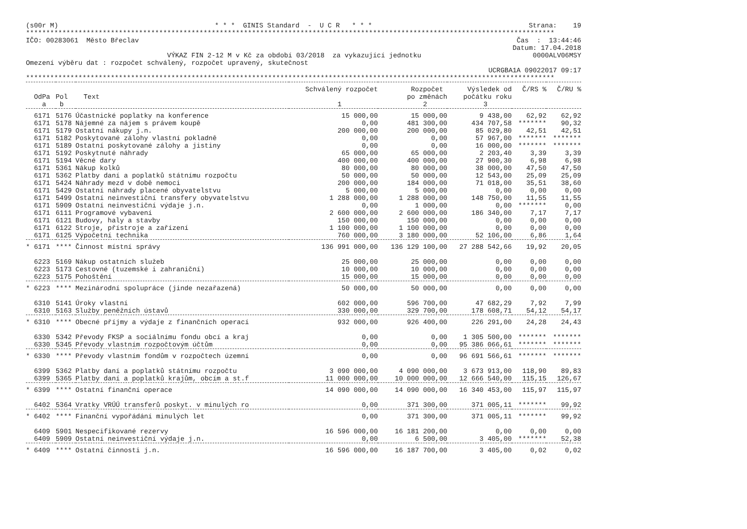(s00r M) * * * GINIS Standard - U C R * * * Strana: 19
***********************************************************************************************************************************
IČO: 00283061 Město Břeclav Čas : 13:44:46
Datum: 17.04.2018
VÝKAZ FIN 2-12 M v Kč za období 03/2018 za vykazující jednotku 0000ALV06MSY
Omezení výběru dat : rozpočet schválený, rozpočet upravený, skutečnost
UCRGBA1A 09022017 09:17
***********************************************************************************************************************************
| | | | Schválený rozpočet | Rozpočet | Výsledek od | Č/RS % | Č/RU % |
| --- | --- | --- | --- | --- | --- | --- | --- |
| OdPa | Pol | Text | | po změnách | počátku roku | | |
| a | b | | 1 | 2 | 3 | | |
| 6171 | 5176 | Účastnické poplatky na konference | 15 000,00 | 15 000,00 | 9 438,00 | 62,92 | 62,92 |
| 6171 | 5178 | Nájemné za nájem s právem koupě | 0,00 | 481 300,00 | 434 707,58 | ******* | 90,32 |
| 6171 | 5179 | Ostatní nákupy j.n. | 200 000,00 | 200 000,00 | 85 029,80 | 42,51 | 42,51 |
| 6171 | 5182 | Poskytované zálohy vlastní pokladně | 0,00 | 0,00 | 57 967,00 | ******* | ******* |
| 6171 | 5189 | Ostatní poskytované zálohy a jistiny | 0,00 | 0,00 | 16 000,00 | ******* | ******* |
| 6171 | 5192 | Poskytnuté náhrady | 65 000,00 | 65 000,00 | 2 203,40 | 3,39 | 3,39 |
| 6171 | 5194 | Věcné dary | 400 000,00 | 400 000,00 | 27 900,30 | 6,98 | 6,98 |
| 6171 | 5361 | Nákup kolků | 80 000,00 | 80 000,00 | 38 000,00 | 47,50 | 47,50 |
| 6171 | 5362 | Platby daní a poplatků státnímu rozpočtu | 50 000,00 | 50 000,00 | 12 543,00 | 25,09 | 25,09 |
| 6171 | 5424 | Náhrady mezd v době nemoci | 200 000,00 | 184 000,00 | 71 018,00 | 35,51 | 38,60 |
| 6171 | 5429 | Ostatní náhrady placené obyvatelstvu | 5 000,00 | 5 000,00 | 0,00 | 0,00 | 0,00 |
| 6171 | 5499 | Ostatní neinvestiční transfery obyvatelstvu | 1 288 000,00 | 1 288 000,00 | 148 750,00 | 11,55 | 11,55 |
| 6171 | 5909 | Ostatní neinvestiční výdaje j.n. | 0,00 | 1 000,00 | 0,00 | ******* | 0,00 |
| 6171 | 6111 | Programové vybavení | 2 600 000,00 | 2 600 000,00 | 186 340,00 | 7,17 | 7,17 |
| 6171 | 6121 | Budovy, haly a stavby | 150 000,00 | 150 000,00 | 0,00 | 0,00 | 0,00 |
| 6171 | 6122 | Stroje, přístroje a zařízení | 1 100 000,00 | 1 100 000,00 | 0,00 | 0,00 | 0,00 |
| 6171 | 6125 | Výpočetní technika | 760 000,00 | 3 180 000,00 | 52 106,00 | 6,86 | 1,64 |
| * 6171 | **** | Činnost místní správy | 136 991 000,00 | 136 129 100,00 | 27 288 542,66 | 19,92 | 20,05 |
| 6223 | 5169 | Nákup ostatních služeb | 25 000,00 | 25 000,00 | 0,00 | 0,00 | 0,00 |
| 6223 | 5173 | Cestovné (tuzemské i zahraniční) | 10 000,00 | 10 000,00 | 0,00 | 0,00 | 0,00 |
| 6223 | 5175 | Pohoštění | 15 000,00 | 15 000,00 | 0,00 | 0,00 | 0,00 |
| * 6223 | **** | Mezinárodní spolupráce (jinde nezařazená) | 50 000,00 | 50 000,00 | 0,00 | 0,00 | 0,00 |
| 6310 | 5141 | Úroky vlastní | 602 000,00 | 596 700,00 | 47 682,29 | 7,92 | 7,99 |
| 6310 | 5163 | Služby peněžních ústavů | 330 000,00 | 329 700,00 | 178 608,71 | 54,12 | 54,17 |
| * 6310 | **** | Obecné příjmy a výdaje z finančních operací | 932 000,00 | 926 400,00 | 226 291,00 | 24,28 | 24,43 |
| 6330 | 5342 | Převody FKSP a sociálnímu fondu obcí a kraj | 0,00 | 0,00 | 1 305 500,00 | ******* | ******* |
| 6330 | 5345 | Převody vlastním rozpočtovým účtům | 0,00 | 0,00 | 95 386 066,61 | ******* | ******* |
| * 6330 | **** | Převody vlastním fondům v rozpočtech územní | 0,00 | 0,00 | 96 691 566,61 | ******* | ******* |
| 6399 | 5362 | Platby daní a poplatků státnímu rozpočtu | 3 090 000,00 | 4 090 000,00 | 3 673 913,00 | 118,90 | 89,83 |
| 6399 | 5365 | Platby daní a poplatků krajům, obcím a st.f | 11 000 000,00 | 10 000 000,00 | 12 666 540,00 | 115,15 | 126,67 |
| * 6399 | **** | Ostatní finanční operace | 14 090 000,00 | 14 090 000,00 | 16 340 453,00 | 115,97 | 115,97 |
| 6402 | 5364 | Vratky VRÚÚ transferů poskyt. v minulých ro | 0,00 | 371 300,00 | 371 005,11 | ******* | 99,92 |
| * 6402 | **** | Finanční vypořádání minulých let | 0,00 | 371 300,00 | 371 005,11 | ******* | 99,92 |
| 6409 | 5901 | Nespecifikované rezervy | 16 596 000,00 | 16 181 200,00 | 0,00 | 0,00 | 0,00 |
| 6409 | 5909 | Ostatní neinvestiční výdaje j.n. | 0,00 | 6 500,00 | 3 405,00 | ******* | 52,38 |
| * 6409 | **** | Ostatní činnosti j.n. | 16 596 000,00 | 16 187 700,00 | 3 405,00 | 0,02 | 0,02 |